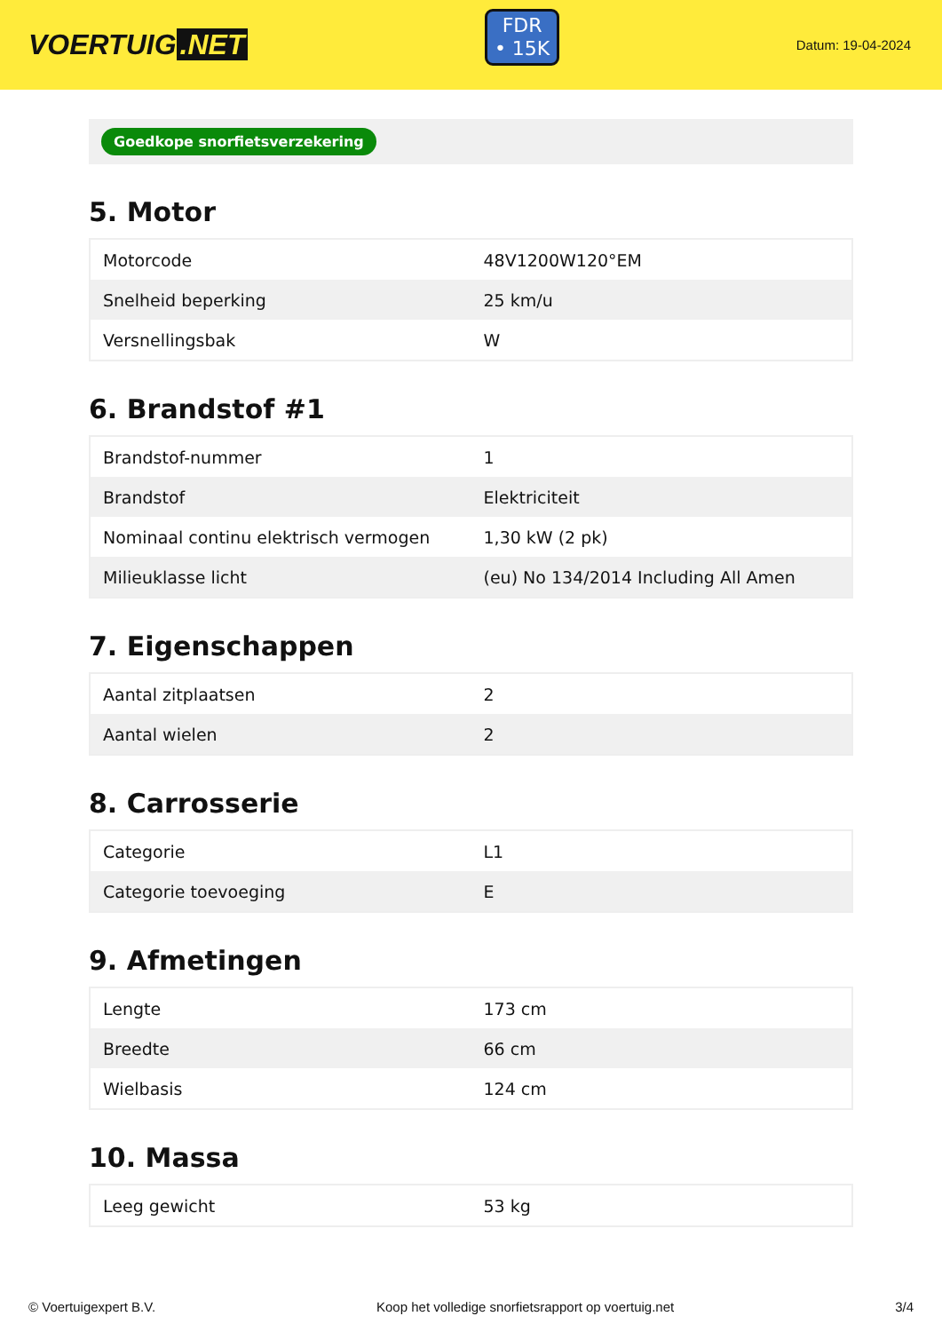VOERTUIG.NET
FDR
• 15K
Datum: 19-04-2024
Goedkope snorfietsverzekering
5. Motor
| Motorcode | 48V1200W120°EM |
| Snelheid beperking | 25 km/u |
| Versnellingsbak | W |
6. Brandstof #1
| Brandstof-nummer | 1 |
| Brandstof | Elektriciteit |
| Nominaal continu elektrisch vermogen | 1,30 kW (2 pk) |
| Milieuklasse licht | (eu) No 134/2014 Including All Amen |
7. Eigenschappen
| Aantal zitplaatsen | 2 |
| Aantal wielen | 2 |
8. Carrosserie
| Categorie | L1 |
| Categorie toevoeging | E |
9. Afmetingen
| Lengte | 173 cm |
| Breedte | 66 cm |
| Wielbasis | 124 cm |
10. Massa
| Leeg gewicht | 53 kg |
© Voertuigexpert B.V. Koop het volledige snorfietsrapport op voertuig.net 3/4